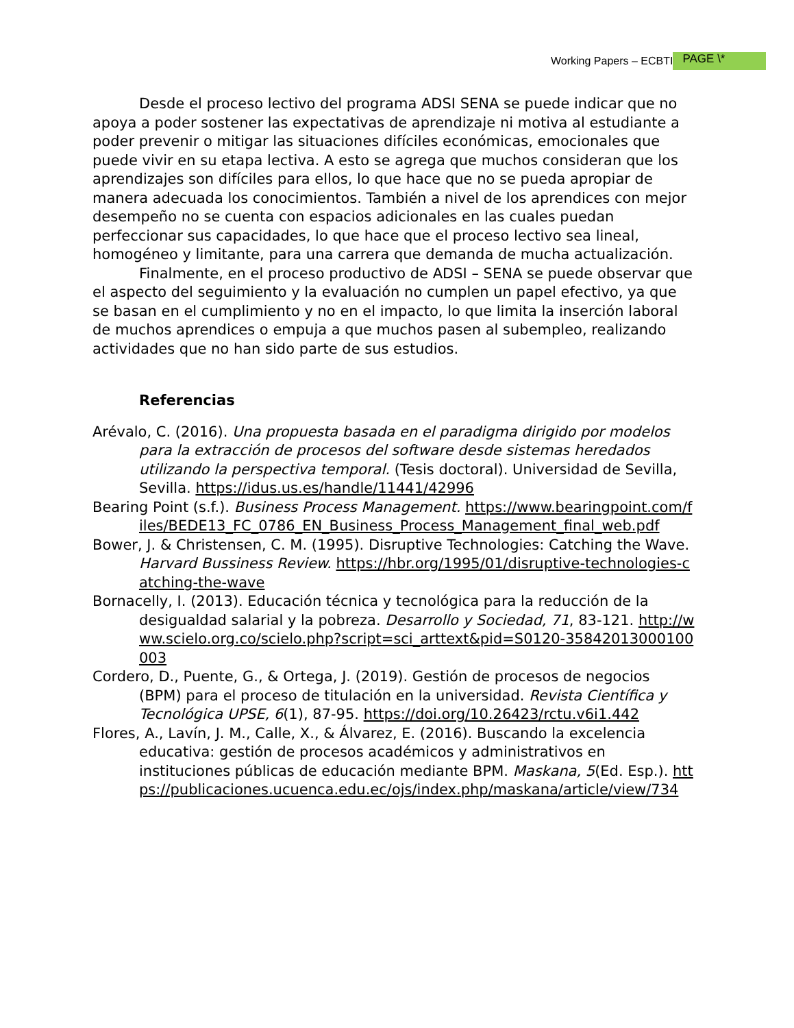Working Papers – ECBTI PAGE \*
Desde el proceso lectivo del programa ADSI SENA se puede indicar que no apoya a poder sostener las expectativas de aprendizaje ni motiva al estudiante a poder prevenir o mitigar las situaciones difíciles económicas, emocionales que puede vivir en su etapa lectiva. A esto se agrega que muchos consideran que los aprendizajes son difíciles para ellos, lo que hace que no se pueda apropiar de manera adecuada los conocimientos. También a nivel de los aprendices con mejor desempeño no se cuenta con espacios adicionales en las cuales puedan perfeccionar sus capacidades, lo que hace que el proceso lectivo sea lineal, homogéneo y limitante, para una carrera que demanda de mucha actualización.
Finalmente, en el proceso productivo de ADSI – SENA se puede observar que el aspecto del seguimiento y la evaluación no cumplen un papel efectivo, ya que se basan en el cumplimiento y no en el impacto, lo que limita la inserción laboral de muchos aprendices o empuja a que muchos pasen al subempleo, realizando actividades que no han sido parte de sus estudios.
Referencias
Arévalo, C. (2016). Una propuesta basada en el paradigma dirigido por modelos para la extracción de procesos del software desde sistemas heredados utilizando la perspectiva temporal. (Tesis doctoral). Universidad de Sevilla, Sevilla. https://idus.us.es/handle/11441/42996
Bearing Point (s.f.). Business Process Management. https://www.bearingpoint.com/files/BEDE13_FC_0786_EN_Business_Process_Management_final_web.pdf
Bower, J. & Christensen, C. M. (1995). Disruptive Technologies: Catching the Wave. Harvard Bussiness Review. https://hbr.org/1995/01/disruptive-technologies-catching-the-wave
Bornacelly, I. (2013). Educación técnica y tecnológica para la reducción de la desigualdad salarial y la pobreza. Desarrollo y Sociedad, 71, 83-121. http://www.scielo.org.co/scielo.php?script=sci_arttext&pid=S0120-35842013000100003
Cordero, D., Puente, G., & Ortega, J. (2019). Gestión de procesos de negocios (BPM) para el proceso de titulación en la universidad. Revista Científica y Tecnológica UPSE, 6(1), 87-95. https://doi.org/10.26423/rctu.v6i1.442
Flores, A., Lavín, J. M., Calle, X., & Álvarez, E. (2016). Buscando la excelencia educativa: gestión de procesos académicos y administrativos en instituciones públicas de educación mediante BPM. Maskana, 5(Ed. Esp.). https://publicaciones.ucuenca.edu.ec/ojs/index.php/maskana/article/view/734